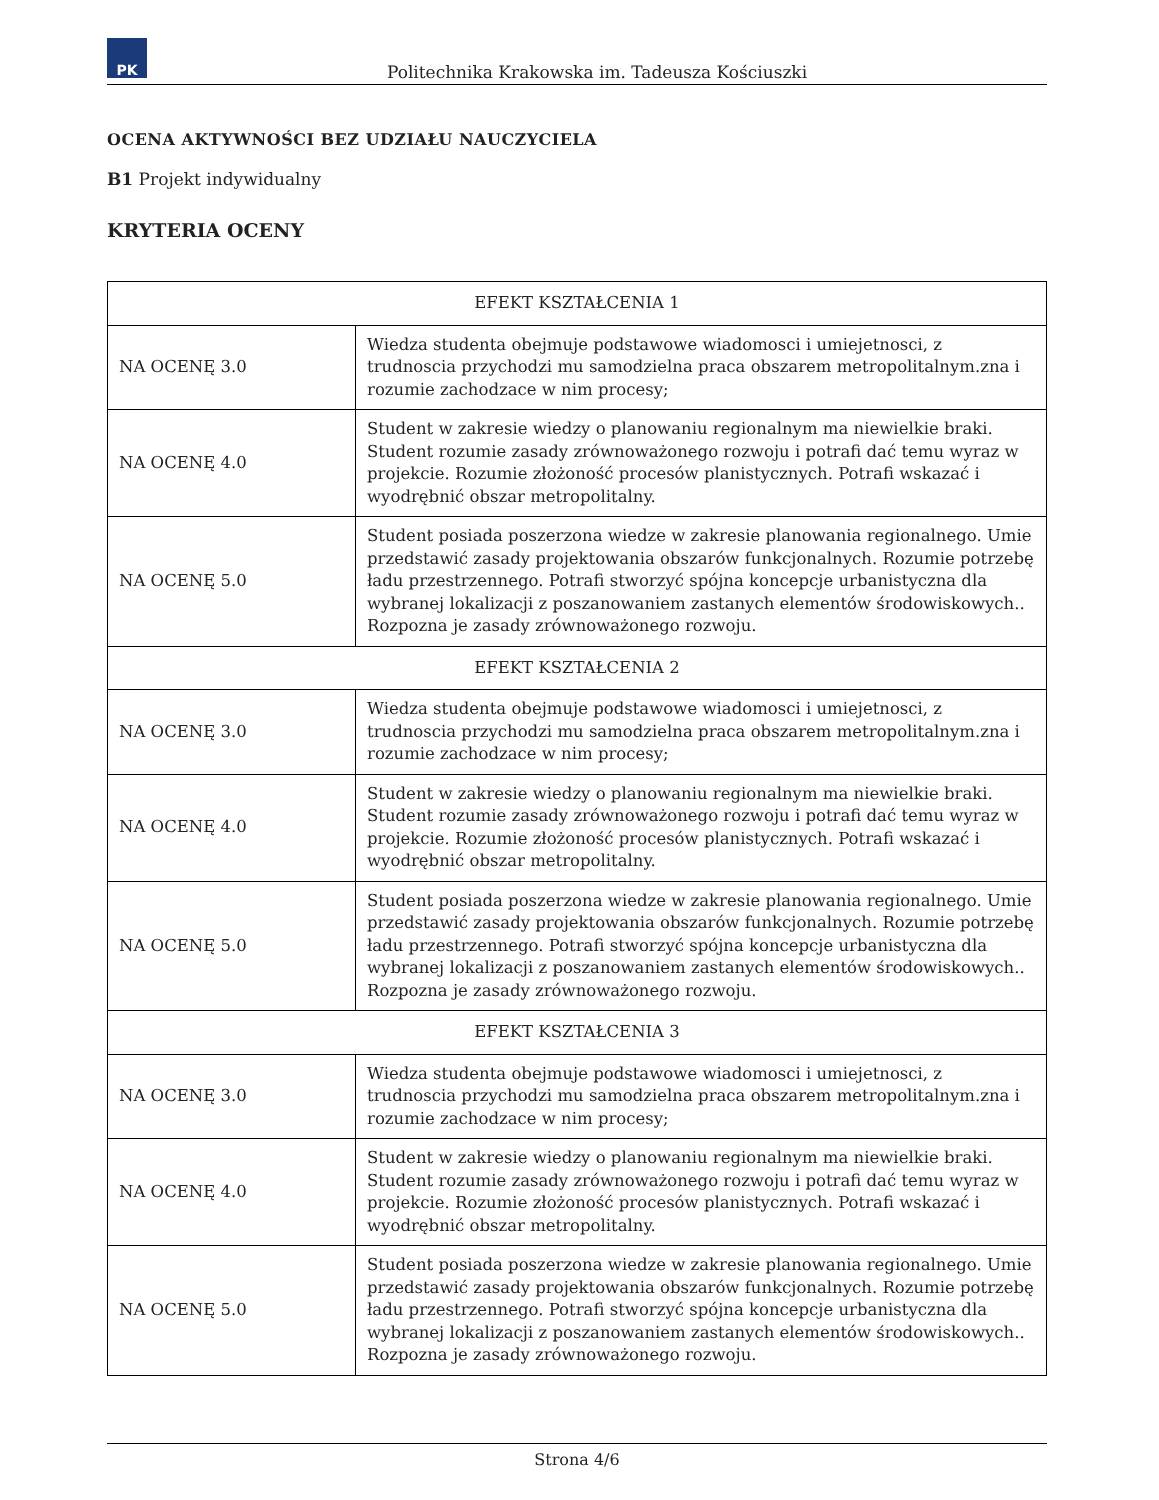PK
Politechnika Krakowska im. Tadeusza Kościuszki
OCENA AKTYWNOŚCI BEZ UDZIAŁU NAUCZYCIELA
B1 Projekt indywidualny
KRYTERIA OCENY
| EFEKT KSZTAŁCENIA 1 | |
| --- | --- |
| NA OCENĘ 3.0 | Wiedza studenta obejmuje podstawowe wiadomosci i umiejetnosci, z trudnoscia przychodzi mu samodzielna praca obszarem metropolitalnym.zna i rozumie zachodzace w nim procesy; |
| NA OCENĘ 4.0 | Student w zakresie wiedzy o planowaniu regionalnym ma niewielkie braki. Student rozumie zasady zrównoważonego rozwoju i potrafi dać temu wyraz w projekcie. Rozumie złożoność procesów planistycznych. Potrafi wskazać i wyodrębnić obszar metropolitalny. |
| NA OCENĘ 5.0 | Student posiada poszerzona wiedze w zakresie planowania regionalnego. Umie przedstawić zasady projektowania obszarów funkcjonalnych. Rozumie potrzebę ładu przestrzennego. Potrafi stworzyć spójna koncepcje urbanistyczna dla wybranej lokalizacji z poszanowaniem zastanych elementów środowiskowych.. Rozpozna je zasady zrównoważonego rozwoju. |
| EFEKT KSZTAŁCENIA 2 | |
| NA OCENĘ 3.0 | Wiedza studenta obejmuje podstawowe wiadomosci i umiejetnosci, z trudnoscia przychodzi mu samodzielna praca obszarem metropolitalnym.zna i rozumie zachodzace w nim procesy; |
| NA OCENĘ 4.0 | Student w zakresie wiedzy o planowaniu regionalnym ma niewielkie braki. Student rozumie zasady zrównoważonego rozwoju i potrafi dać temu wyraz w projekcie. Rozumie złożoność procesów planistycznych. Potrafi wskazać i wyodrębnić obszar metropolitalny. |
| NA OCENĘ 5.0 | Student posiada poszerzona wiedze w zakresie planowania regionalnego. Umie przedstawić zasady projektowania obszarów funkcjonalnych. Rozumie potrzebę ładu przestrzennego. Potrafi stworzyć spójna koncepcje urbanistyczna dla wybranej lokalizacji z poszanowaniem zastanych elementów środowiskowych.. Rozpozna je zasady zrównoważonego rozwoju. |
| EFEKT KSZTAŁCENIA 3 | |
| NA OCENĘ 3.0 | Wiedza studenta obejmuje podstawowe wiadomosci i umiejetnosci, z trudnoscia przychodzi mu samodzielna praca obszarem metropolitalnym.zna i rozumie zachodzace w nim procesy; |
| NA OCENĘ 4.0 | Student w zakresie wiedzy o planowaniu regionalnym ma niewielkie braki. Student rozumie zasady zrównoważonego rozwoju i potrafi dać temu wyraz w projekcie. Rozumie złożoność procesów planistycznych. Potrafi wskazać i wyodrębnić obszar metropolitalny. |
| NA OCENĘ 5.0 | Student posiada poszerzona wiedze w zakresie planowania regionalnego. Umie przedstawić zasady projektowania obszarów funkcjonalnych. Rozumie potrzebę ładu przestrzennego. Potrafi stworzyć spójna koncepcje urbanistyczna dla wybranej lokalizacji z poszanowaniem zastanych elementów środowiskowych.. Rozpozna je zasady zrównoważonego rozwoju. |
Strona 4/6